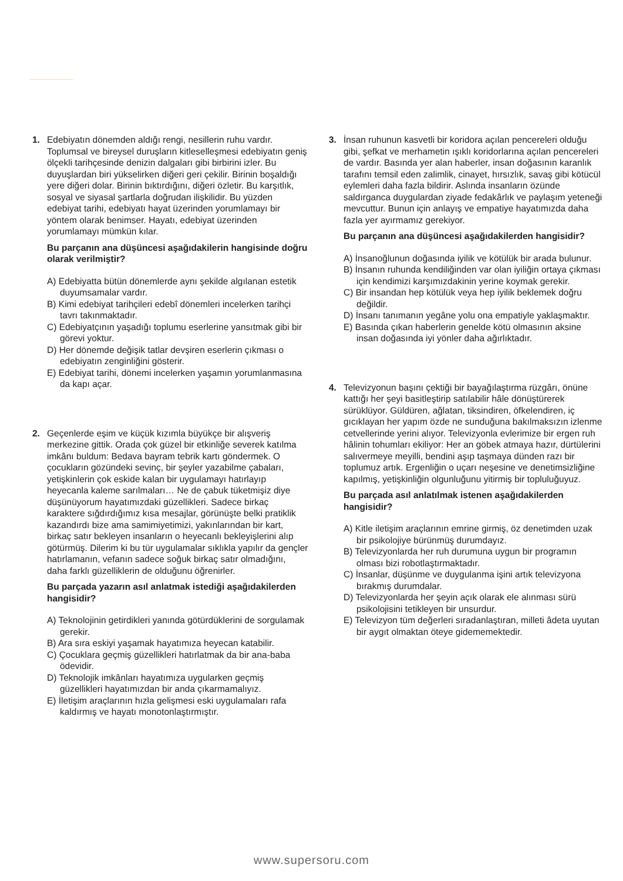1. Edebiyatın dönemden aldığı rengi, nesillerin ruhu vardır. Toplumsal ve bireysel duruşların kitleselleşmesi edebiyatın geniş ölçekli tarihçesinde denizin dalgaları gibi birbirini izler. Bu duyuşlardan biri yükselirken diğeri geri çekilir. Birinin boşaldığı yere diğeri dolar. Birinin bıktırdığını, diğeri özletir. Bu karşıtlık, sosyal ve siyasal şartlarla doğrudan ilişkilidir. Bu yüzden edebiyat tarihi, edebiyatı hayat üzerinden yorumlamayı bir yöntem olarak benimser. Hayatı, edebiyat üzerinden yorumlamayı mümkün kılar.
Bu parçanın ana düşüncesi aşağıdakilerin hangisinde doğru olarak verilmiştir?
A) Edebiyatta bütün dönemlerde aynı şekilde algılanan estetik duyumsamalar vardır.
B) Kimi edebiyat tarihçileri edebî dönemleri incelerken tarihçi tavrı takınmaktadır.
C) Edebiyatçının yaşadığı toplumu eserlerine yansıtmak gibi bir görevi yoktur.
D) Her dönemde değişik tatlar devşiren eserlerin çıkması o edebiyatın zenginliğini gösterir.
E) Edebiyat tarihi, dönemi incelerken yaşamın yorumlanmasına da kapı açar.
2. Geçenlerde eşim ve küçük kızımla büyükçe bir alışveriş merkezine gittik. Orada çok güzel bir etkinliğe severek katılma imkânı buldum: Bedava bayram tebrik kartı göndermek. O çocukların gözündeki sevinç, bir şeyler yazabilme çabaları, yetişkinlerin çok eskide kalan bir uygulamayı hatırlayıp heyecanla kaleme sarılmaları… Ne de çabuk tüketmişiz diye düşünüyorum hayatımızdaki güzellikleri. Sadece birkaç karaktere sığdırdığımız kısa mesajlar, görünüşte belki pratiklik kazandırdı bize ama samimiyetimizi, yakınlarından bir kart, birkaç satır bekleyen insanların o heyecanlı bekleyişlerini alıp götürmüş. Dilerim ki bu tür uygulamalar sıklıkla yapılır da gençler hatırlamanın, vefanın sadece soğuk birkaç satır olmadığını, daha farklı güzelliklerin de olduğunu öğrenirler.
Bu parçada yazarın asıl anlatmak istediği aşağıdakilerden hangisidir?
A) Teknolojinin getirdikleri yanında götürdüklerini de sorgulamak gerekir.
B) Ara sıra eskiyi yaşamak hayatımıza heyecan katabilir.
C) Çocuklara geçmiş güzellikleri hatırlatmak da bir ana-baba ödevidir.
D) Teknolojik imkânları hayatımıza uygularken geçmiş güzellikleri hayatımızdan bir anda çıkarmamalıyız.
E) İletişim araçlarının hızla gelişmesi eski uygulamaları rafa kaldırmış ve hayatı monotonlaştırmıştır.
3. İnsan ruhunun kasvetli bir koridora açılan pencereleri olduğu gibi, şefkat ve merhametin ışıklı koridorlarına açılan pencereleri de vardır. Basında yer alan haberler, insan doğasının karanlık tarafını temsil eden zalimlik, cinayet, hırsızlık, savaş gibi kötücül eylemleri daha fazla bildirir. Aslında insanların özünde saldırganca duygulardan ziyade fedakârlık ve paylaşım yeteneği mevcuttur. Bunun için anlayış ve empatiye hayatımızda daha fazla yer ayırmamız gerekiyor.
Bu parçanın ana düşüncesi aşağıdakilerden hangisidir?
A) İnsanoğlunun doğasında iyilik ve kötülük bir arada bulunur.
B) İnsanın ruhunda kendiliğinden var olan iyiliğin ortaya çıkması için kendimizi karşımızdakinin yerine koymak gerekir.
C) Bir insandan hep kötülük veya hep iyilik beklemek doğru değildir.
D) İnsanı tanımanın yegâne yolu ona empatiyle yaklaşmaktır.
E) Basında çıkan haberlerin genelde kötü olmasının aksine insan doğasında iyi yönler daha ağırlıktadır.
4. Televizyonun başını çektiği bir bayağılaştırma rüzgârı, önüne kattığı her şeyi basitleştirip satılabilir hâle dönüştürerek sürüklüyor. Güldüren, ağlatan, tiksindiren, öfkelendiren, iç gıcıklayan her yapım özde ne sunduğuna bakılmaksızın izlenme cetvellerinde yerini alıyor. Televizyonla evlerimize bir ergen ruh hâlinin tohumları ekiliyor: Her an göbek atmaya hazır, dürtülerini salıvermeye meyilli, bendini aşıp taşmaya dünden razı bir toplumuz artık. Ergenliğin o uçarı neşesine ve denetimsizliğine kapılmış, yetişkinliğin olgunluğunu yitirmiş bir topluluğuyuz.
Bu parçada asıl anlatılmak istenen aşağıdakilerden hangisidir?
A) Kitle iletişim araçlarının emrine girmiş, öz denetimden uzak bir psikolojiye bürünmüş durumdayız.
B) Televizyonlarda her ruh durumuna uygun bir programın olması bizi robotlaştırmaktadır.
C) İnsanlar, düşünme ve duygulanma işini artık televizyona bırakmış durumdalar.
D) Televizyonlarda her şeyin açık olarak ele alınması sürü psikolojisini tetikleyen bir unsurdur.
E) Televizyon tüm değerleri sıradanlaştıran, milleti âdeta uyutan bir aygıt olmaktan öteye gidememektedir.
www.supersoru.com